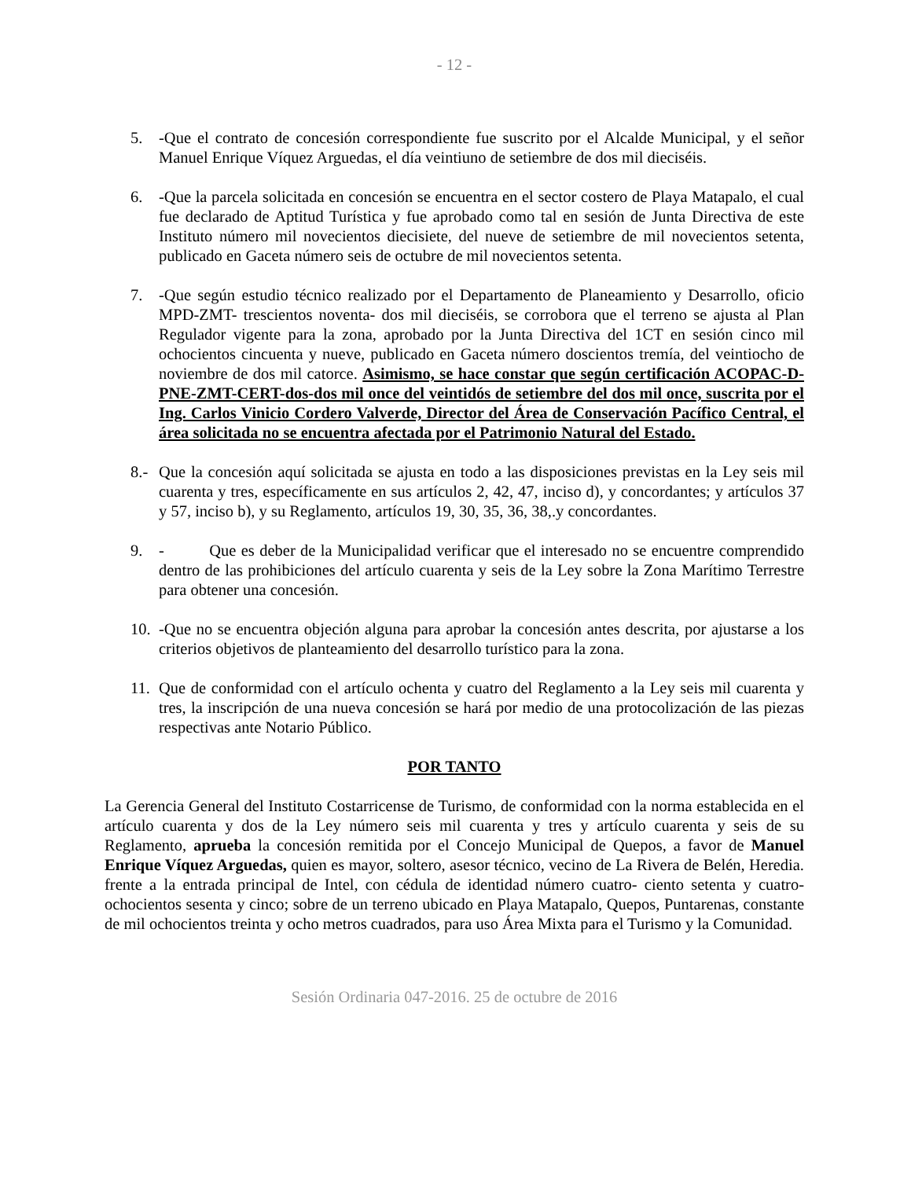- 12 -
5. -Que el contrato de concesión correspondiente fue suscrito por el Alcalde Municipal, y el señor Manuel Enrique Víquez Arguedas, el día veintiuno de setiembre de dos mil dieciséis.
6. -Que la parcela solicitada en concesión se encuentra en el sector costero de Playa Matapalo, el cual fue declarado de Aptitud Turística y fue aprobado como tal en sesión de Junta Directiva de este Instituto número mil novecientos diecisiete, del nueve de setiembre de mil novecientos setenta, publicado en Gaceta número seis de octubre de mil novecientos setenta.
7. -Que según estudio técnico realizado por el Departamento de Planeamiento y Desarrollo, oficio MPD-ZMT- trescientos noventa- dos mil dieciséis, se corrobora que el terreno se ajusta al Plan Regulador vigente para la zona, aprobado por la Junta Directiva del 1CT en sesión cinco mil ochocientos cincuenta y nueve, publicado en Gaceta número doscientos tremía, del veintiocho de noviembre de dos mil catorce. Asimismo, se hace constar que según certificación ACOPAC-D-PNE-ZMT-CERT-dos-dos mil once del veintidós de setiembre del dos mil once, suscrita por el Ing. Carlos Vinicio Cordero Valverde, Director del Área de Conservación Pacífico Central, el área solicitada no se encuentra afectada por el Patrimonio Natural del Estado.
8.- Que la concesión aquí solicitada se ajusta en todo a las disposiciones previstas en la Ley seis mil cuarenta y tres, específicamente en sus artículos 2, 42, 47, inciso d), y concordantes; y artículos 37 y 57, inciso b), y su Reglamento, artículos 19, 30, 35, 36, 38,.y concordantes.
9. - Que es deber de la Municipalidad verificar que el interesado no se encuentre comprendido dentro de las prohibiciones del artículo cuarenta y seis de la Ley sobre la Zona Marítimo Terrestre para obtener una concesión.
10. -Que no se encuentra objeción alguna para aprobar la concesión antes descrita, por ajustarse a los criterios objetivos de planteamiento del desarrollo turístico para la zona.
11. Que de conformidad con el artículo ochenta y cuatro del Reglamento a la Ley seis mil cuarenta y tres, la inscripción de una nueva concesión se hará por medio de una protocolización de las piezas respectivas ante Notario Público.
POR TANTO
La Gerencia General del Instituto Costarricense de Turismo, de conformidad con la norma establecida en el artículo cuarenta y dos de la Ley número seis mil cuarenta y tres y artículo cuarenta y seis de su Reglamento, aprueba la concesión remitida por el Concejo Municipal de Quepos, a favor de Manuel Enrique Víquez Arguedas, quien es mayor, soltero, asesor técnico, vecino de La Rivera de Belén, Heredia. frente a la entrada principal de Intel, con cédula de identidad número cuatro- ciento setenta y cuatro- ochocientos sesenta y cinco; sobre de un terreno ubicado en Playa Matapalo, Quepos, Puntarenas, constante de mil ochocientos treinta y ocho metros cuadrados, para uso Área Mixta para el Turismo y la Comunidad.
Sesión Ordinaria 047-2016. 25 de octubre de 2016